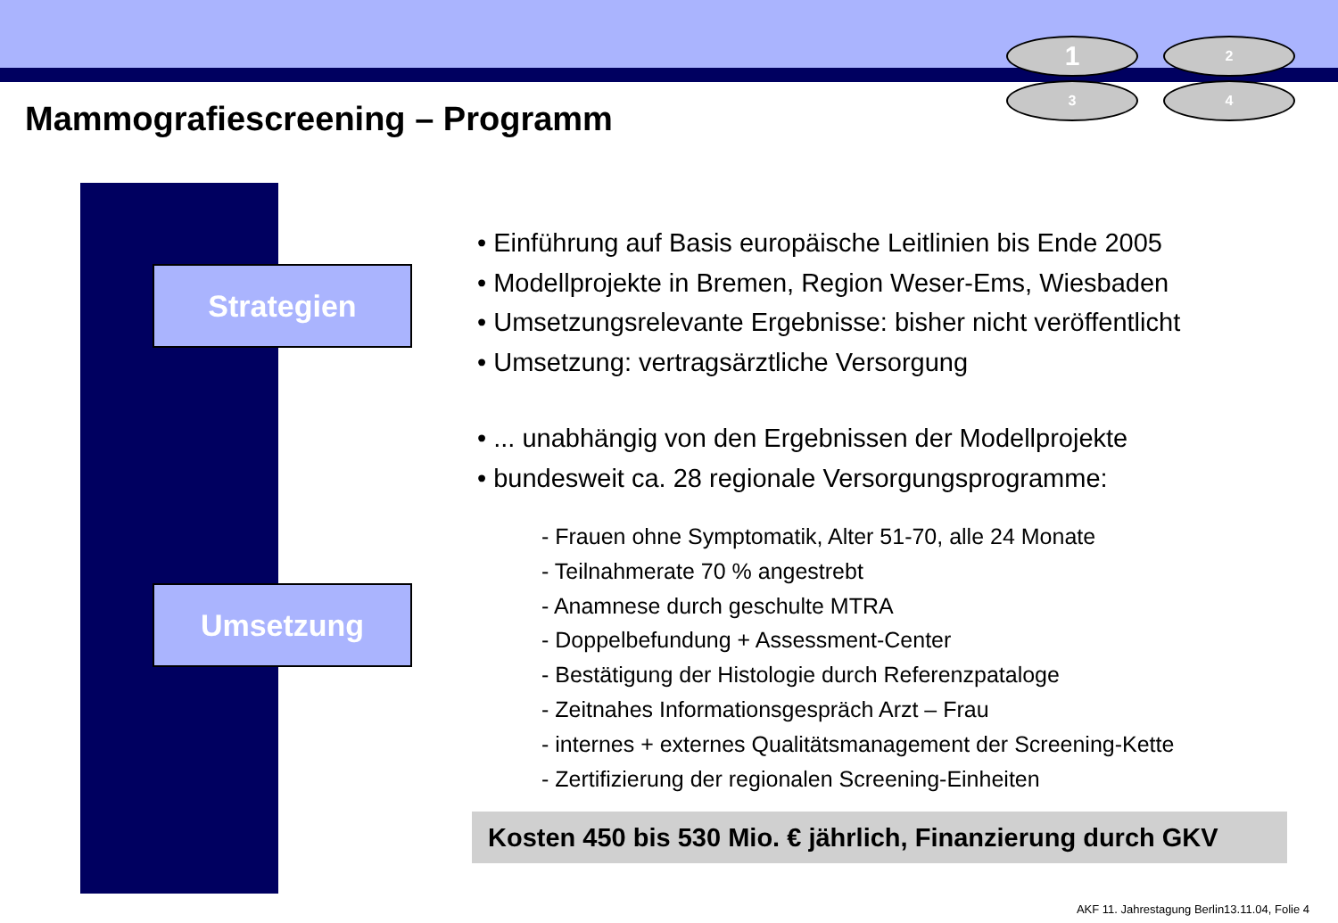1
2
3
4
Mammografiescreening – Programm
Strategien
Umsetzung
• Einführung auf Basis europäische Leitlinien bis Ende 2005
• Modellprojekte in Bremen, Region Weser-Ems, Wiesbaden
• Umsetzungsrelevante Ergebnisse: bisher nicht veröffentlicht
• Umsetzung: vertragsärztliche Versorgung
• ... unabhängig von den Ergebnissen der Modellprojekte
• bundesweit ca. 28 regionale Versorgungsprogramme:
- Frauen ohne Symptomatik, Alter 51-70, alle 24 Monate
- Teilnahmerate 70 % angestrebt
- Anamnese durch geschulte MTRA
- Doppelbefundung + Assessment-Center
- Bestätigung der Histologie durch Referenzpataloge
- Zeitnahes Informationsgespräch Arzt – Frau
- internes + externes Qualitätsmanagement der Screening-Kette
- Zertifizierung der regionalen Screening-Einheiten
Kosten 450 bis 530 Mio. € jährlich, Finanzierung durch GKV
AKF 11. Jahrestagung Berlin13.11.04, Folie 4